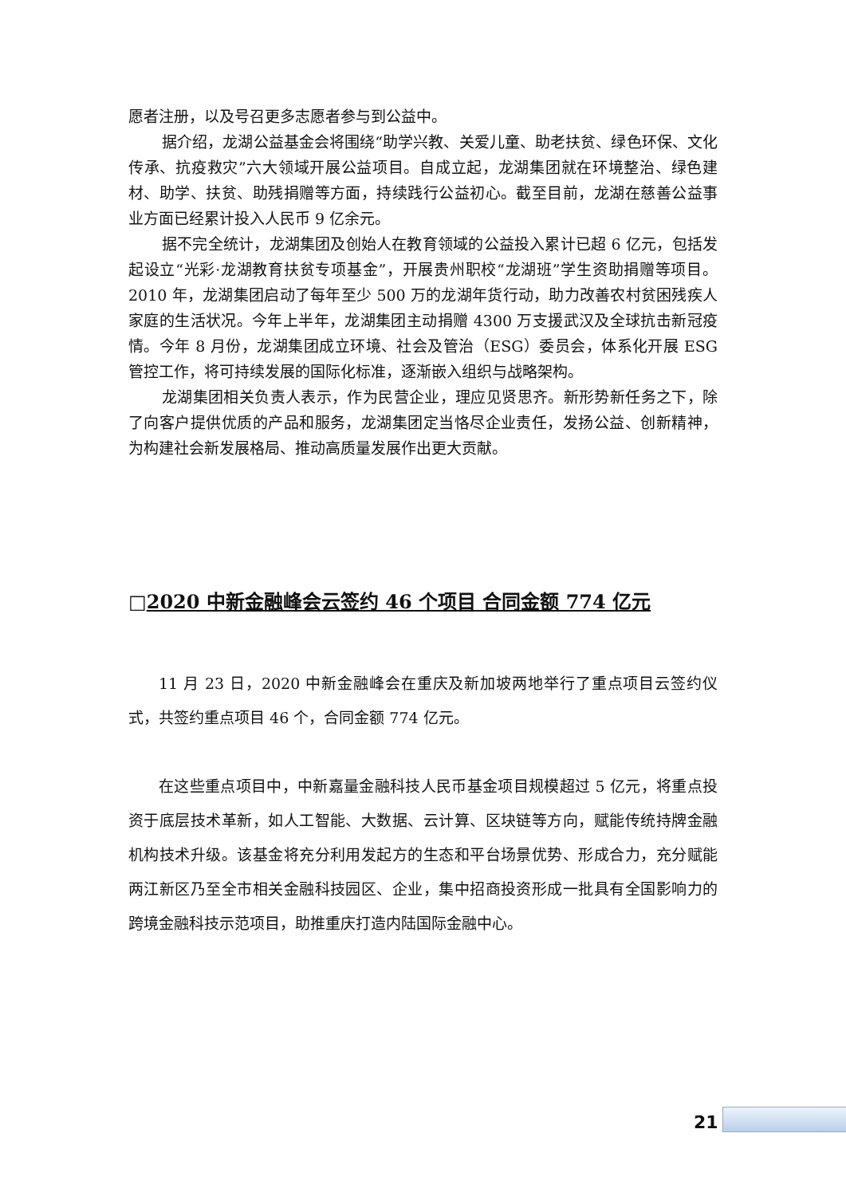愿者注册，以及号召更多志愿者参与到公益中。
据介绍，龙湖公益基金会将围绕“助学兴教、关爱儿童、助老扶贫、绿色环保、文化传承、抗疫救灾”六大领域开展公益项目。自成立起，龙湖集团就在环境整治、绿色建材、助学、扶贫、助残捐赠等方面，持续践行公益初心。截至目前，龙湖在慈善公益事业方面已经累计投入人民币 9 亿余元。
据不完全统计，龙湖集团及创始人在教育领域的公益投入累计已超 6 亿元，包括发起设立“光彩·龙湖教育扶贫专项基金”，开展贵州职校“龙湖班”学生资助捐赠等项目。2010 年，龙湖集团启动了每年至少 500 万的龙湖年货行动，助力改善农村贫困残疾人家庭的生活状况。今年上半年，龙湖集团主动捐赠 4300 万支援武汉及全球抗击新冠疫情。今年 8 月份，龙湖集团成立环境、社会及管治（ESG）委员会，体系化开展 ESG 管控工作，将可持续发展的国际化标准，逐渐嵌入组织与战略架构。
龙湖集团相关负责人表示，作为民营企业，理应见贤思齐。新形势新任务之下，除了向客户提供优质的产品和服务，龙湖集团定当恪尽企业责任，发扬公益、创新精神，为构建社会新发展格局、推动高质量发展作出更大贡献。
□2020 中新金融峰会云签约 46 个项目 合同金额 774 亿元
11 月 23 日，2020 中新金融峰会在重庆及新加坡两地举行了重点项目云签约仪式，共签约重点项目 46 个，合同金额 774 亿元。
在这些重点项目中，中新嘉量金融科技人民币基金项目规模超过 5 亿元，将重点投资于底层技术革新，如人工智能、大数据、云计算、区块链等方向，赋能传统持牌金融机构技术升级。该基金将充分利用发起方的生态和平台场景优势、形成合力，充分赋能两江新区乃至全市相关金融科技园区、企业，集中招商投资形成一批具有全国影响力的跨境金融科技示范项目，助推重庆打造内陆国际金融中心。
21